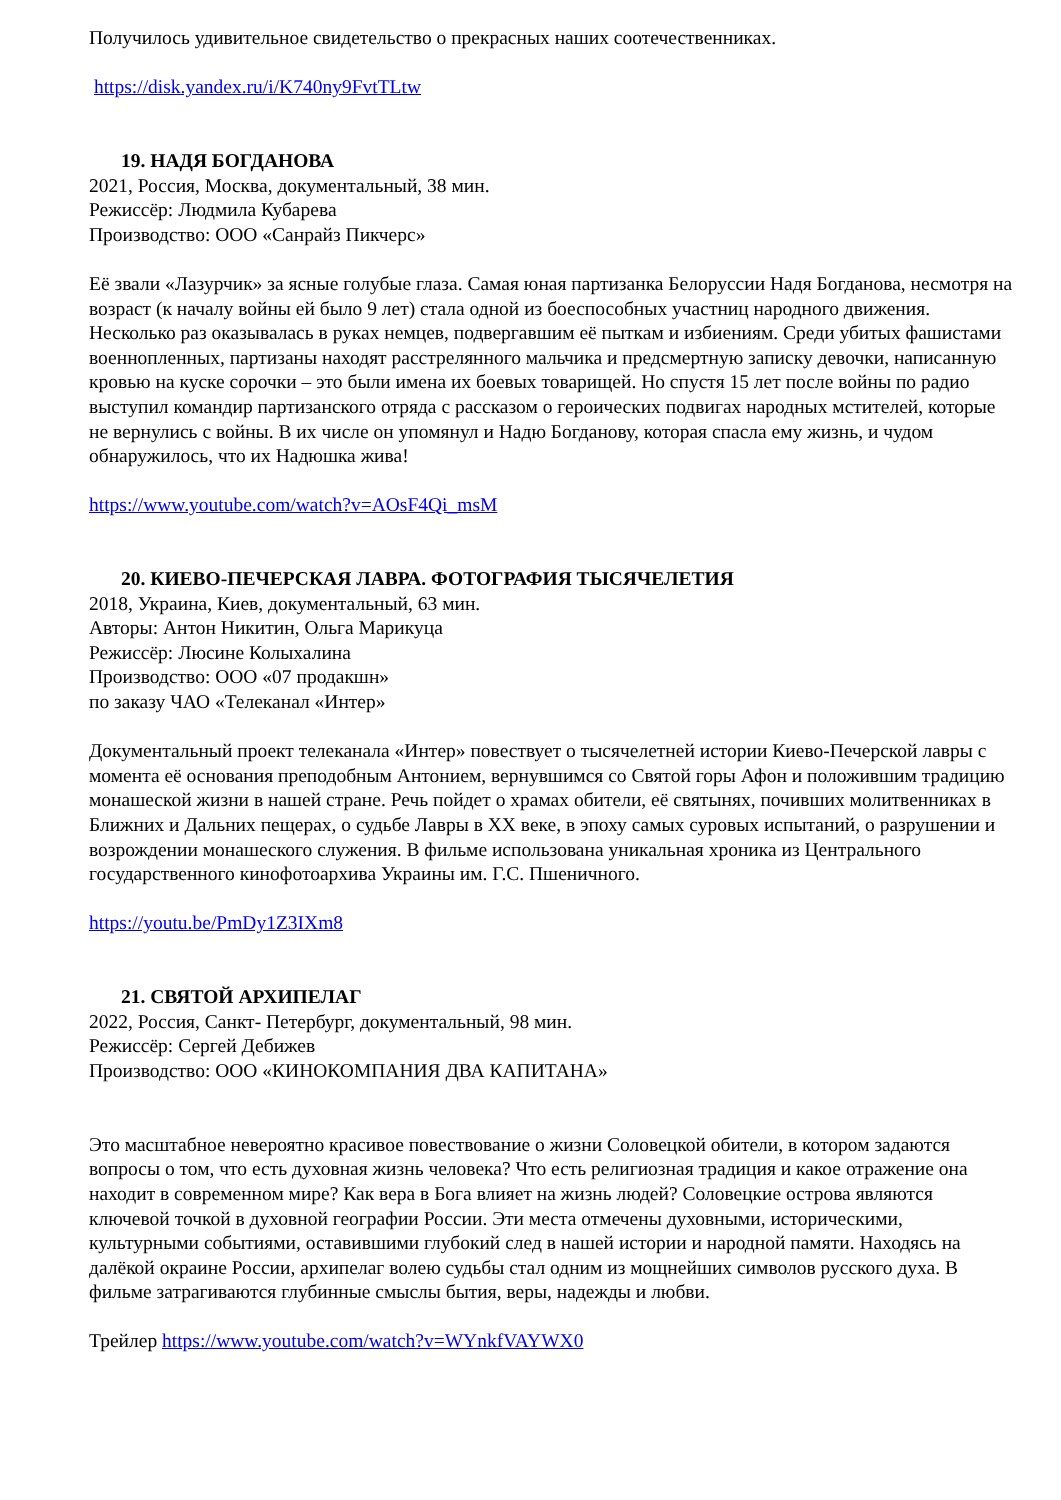Получилось удивительное свидетельство о прекрасных наших соотечественниках.
https://disk.yandex.ru/i/K740ny9FvtTLtw
19. НАДЯ БОГДАНОВА
2021, Россия, Москва, документальный, 38 мин.
Режиссёр: Людмила Кубарева
Производство: ООО «Санрайз Пикчерс»
Её звали «Лазурчик» за ясные голубые глаза. Самая юная партизанка Белоруссии Надя Богданова, несмотря на возраст (к началу войны ей было 9 лет) стала одной из боеспособных участниц народного движения. Несколько раз оказывалась в руках немцев, подвергавшим её пыткам и избиениям. Среди убитых фашистами военнопленных, партизаны находят расстрелянного мальчика и предсмертную записку девочки, написанную кровью на куске сорочки – это были имена их боевых товарищей. Но спустя 15 лет после войны по радио выступил командир партизанского отряда с рассказом о героических подвигах народных мстителей, которые не вернулись с войны. В их числе он упомянул и Надю Богданову, которая спасла ему жизнь, и чудом обнаружилось, что их Надюшка жива!
https://www.youtube.com/watch?v=AOsF4Qi_msM
20. КИЕВО-ПЕЧЕРСКАЯ ЛАВРА. ФОТОГРАФИЯ ТЫСЯЧЕЛЕТИЯ
2018, Украина, Киев, документальный, 63 мин.
Авторы: Антон Никитин, Ольга Марикуца
Режиссёр: Люсине Колыхалина
Производство: ООО «07 продакшн»
по заказу ЧАО «Телеканал «Интер»
Документальный проект телеканала «Интер» повествует о тысячелетней истории Киево-Печерской лавры с момента её основания преподобным Антонием, вернувшимся со Святой горы Афон и положившим традицию монашеской жизни в нашей стране. Речь пойдет о храмах обители, её святынях, почивших молитвенниках в Ближних и Дальних пещерах, о судьбе Лавры в XX веке, в эпоху самых суровых испытаний, о разрушении и возрождении монашеского служения. В фильме использована уникальная хроника из Центрального государственного кинофотоархива Украины им. Г.С. Пшеничного.
https://youtu.be/PmDy1Z3IXm8
21. СВЯТОЙ АРХИПЕЛАГ
2022, Россия, Санкт- Петербург, документальный, 98 мин.
Режиссёр: Сергей Дебижев
Производство: ООО «КИНОКОМПАНИЯ ДВА КАПИТАНА»
Это масштабное невероятно красивое повествование о жизни Соловецкой обители, в котором задаются вопросы о том, что есть духовная жизнь человека? Что есть религиозная традиция и какое отражение она находит в современном мире? Как вера в Бога влияет на жизнь людей? Соловецкие острова являются ключевой точкой в духовной географии России. Эти места отмечены духовными, историческими, культурными событиями, оставившими глубокий след в нашей истории и народной памяти. Находясь на далёкой окраине России, архипелаг волею судьбы стал одним из мощнейших символов русского духа. В фильме затрагиваются глубинные смыслы бытия, веры, надежды и любви.
Трейлер https://www.youtube.com/watch?v=WYnkfVAYWX0